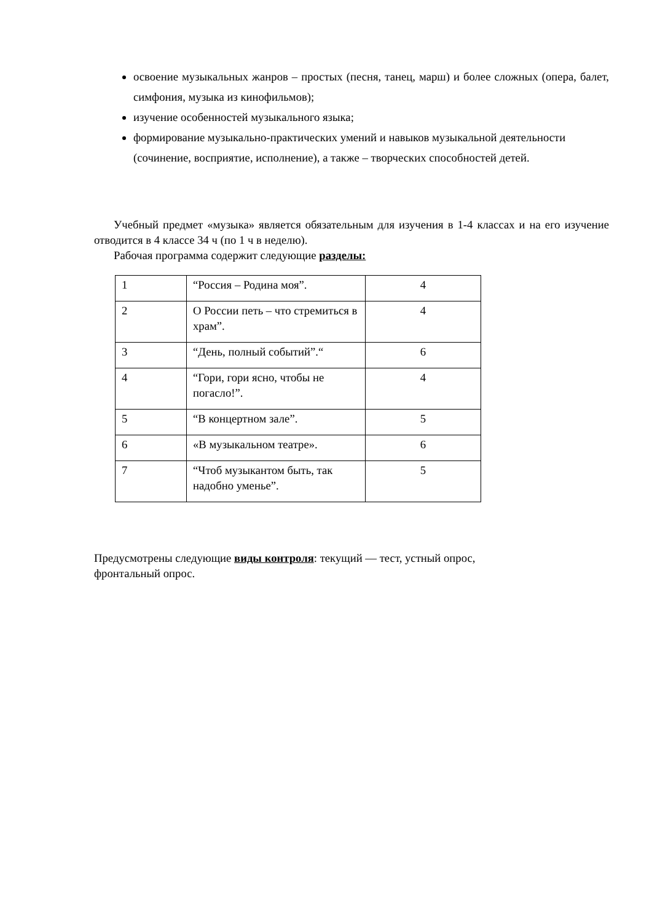освоение музыкальных жанров – простых (песня, танец, марш) и более сложных (опера, балет, симфония, музыка из кинофильмов);
изучение особенностей музыкального языка;
формирование музыкально-практических умений и навыков музыкальной деятельности (сочинение, восприятие, исполнение), а также – творческих способностей детей.
Учебный предмет «музыка» является обязательным для изучения в 1-4 классах и на его изучение отводится в 4 классе 34 ч (по 1 ч в неделю).
Рабочая программа содержит следующие разделы:
| 1 | “Россия – Родина моя”. | 4 |
| 2 | О России петь – что стремиться в храм”. | 4 |
| 3 | “День, полный событий”.“ | 6 |
| 4 | “Гори, гори ясно, чтобы не погасло!”. | 4 |
| 5 | “В концертном зале”. | 5 |
| 6 | «В музыкальном театре». | 6 |
| 7 | “Чтоб музыкантом быть, так надобно уменье”. | 5 |
Предусмотрены следующие виды контроля: текущий — тест, устный опрос,
фронтальный опрос.